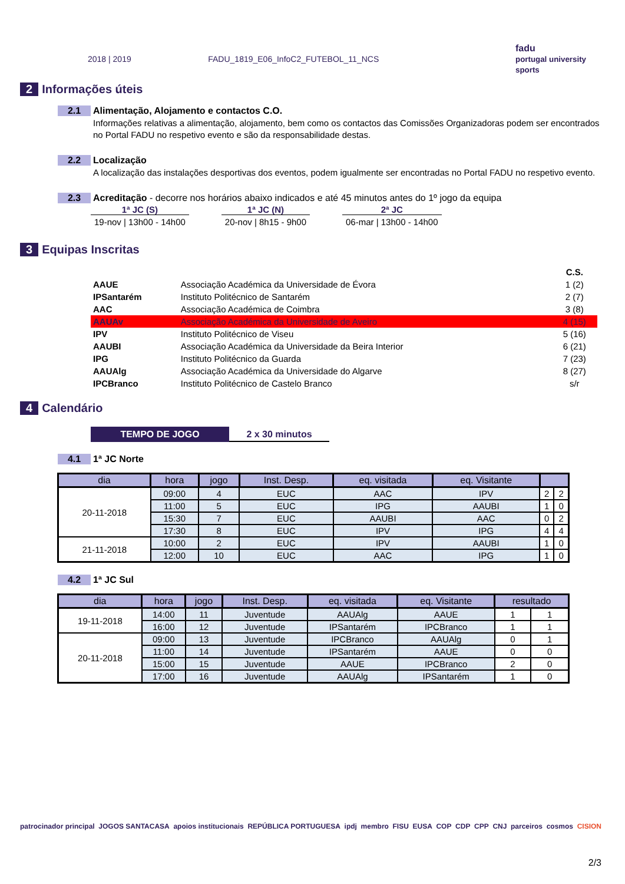2018 | 2019 FADU_1819_E06_InfoC2_FUTEBOL_11_NCS fadu
portugal university sports
2 Informações úteis
2.1 Alimentação, Alojamento e contactos C.O.
Informações relativas a alimentação, alojamento, bem como os contactos das Comissões Organizadoras podem ser encontrados no Portal FADU no respetivo evento e são da responsabilidade destas.
2.2 Localização
A localização das instalações desportivas dos eventos, podem igualmente ser encontradas no Portal FADU no respetivo evento.
2.3 Acreditação - decorre nos horários abaixo indicados e até 45 minutos antes do 1º jogo da equipa
1ª JC (S)
19-nov | 13h00 - 14h00
1ª JC (N)
20-nov | 8h15 - 9h00
2ª JC
06-mar | 13h00 - 14h00
3 Equipas Inscritas
| | | C.S. |
| AAUE | Associação Académica da Universidade de Évora | 1 (2) |
| IPSantarém | Instituto Politécnico de Santarém | 2 (7) |
| AAC | Associação Académica de Coimbra | 3 (8) |
| AAUAv | Associação Académica da Universidade de Aveiro | 4 (15) |
| IPV | Instituto Politécnico de Viseu | 5 (16) |
| AAUBI | Associação Académica da Universidade da Beira Interior | 6 (21) |
| IPG | Instituto Politécnico da Guarda | 7 (23) |
| AAUAlg | Associação Académica da Universidade do Algarve | 8 (27) |
| IPCBranco | Instituto Politécnico de Castelo Branco | s/r |
4 Calendário
TEMPO DE JOGO 2 x 30 minutos
4.1 1ª JC Norte
| dia | hora | jogo | Inst. Desp. | eq. visitada | eq. Visitante | | |
| --- | --- | --- | --- | --- | --- | --- | --- |
| 20-11-2018 | 09:00 | 4 | EUC | AAC | IPV | 2 | 2 |
| | 11:00 | 5 | EUC | IPG | AAUBI | 1 | 0 |
| | 15:30 | 7 | EUC | AAUBI | AAC | 0 | 2 |
| | 17:30 | 8 | EUC | IPV | IPG | 4 | 4 |
| 21-11-2018 | 10:00 | 2 | EUC | IPV | AAUBI | 1 | 0 |
| | 12:00 | 10 | EUC | AAC | IPG | 1 | 0 |
4.2 1ª JC Sul
| dia | hora | jogo | Inst. Desp. | eq. visitada | eq. Visitante | resultado | |
| --- | --- | --- | --- | --- | --- | --- | --- |
| 19-11-2018 | 14:00 | 11 | Juventude | AAUAlg | AAUE | 1 | 1 |
| | 16:00 | 12 | Juventude | IPSantarém | IPCBranco | 1 | 1 |
| 20-11-2018 | 09:00 | 13 | Juventude | IPCBranco | AAUAlg | 0 | 1 |
| | 11:00 | 14 | Juventude | IPSantarém | AAUE | 0 | 0 |
| | 15:00 | 15 | Juventude | AAUE | IPCBranco | 2 | 0 |
| | 17:00 | 16 | Juventude | AAUAlg | IPSantarém | 1 | 0 |
patrocinador principal JOGOS SANTACASA apoios institucionais REPÚBLICA PORTUGUESA ipdj membro FISU EUSA COP CDP CPP CNJ parceiros cosmos CISION
2/3